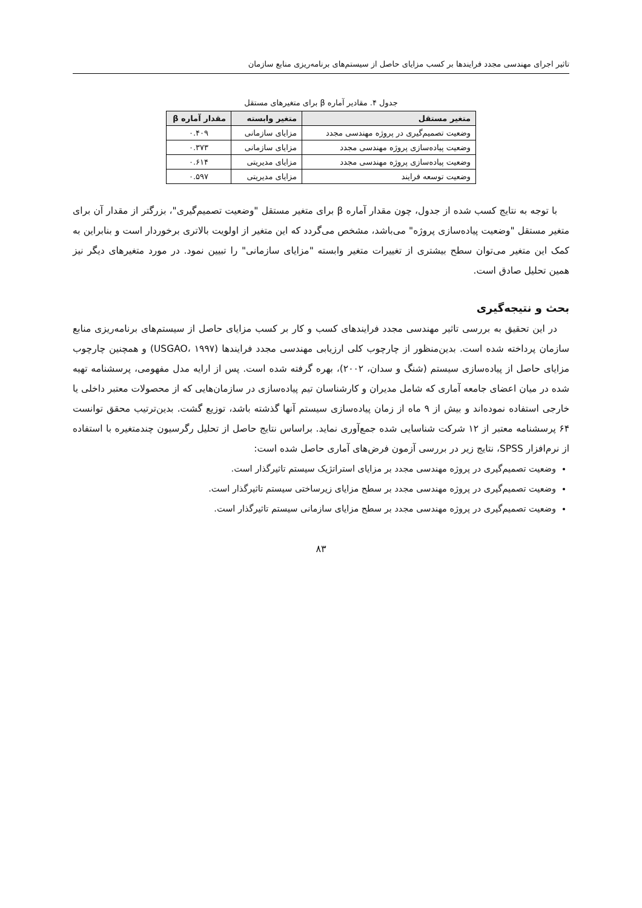تاثیر اجرای مهندسی مجدد فرایندها بر کسب مزایای حاصل از سیستم‌های برنامه‌ریزی منابع سازمان
جدول ۴. مقادیر آماره β برای متغیرهای مستقل
| متغیر مستقل | متغیر وابسته | مقدار آماره β |
| --- | --- | --- |
| وضعیت تصمیم‌گیری در پروژه مهندسی مجدد | مزایای سازمانی | ۰.۴۰۹ |
| وضعیت پیاده‌سازی پروژه مهندسی مجدد | مزایای سازمانی | ۰.۳۷۳ |
| وضعیت پیاده‌سازی پروژه مهندسی مجدد | مزایای مدیریتی | ۰.۶۱۴ |
| وضعیت توسعه فرایند | مزایای مدیریتی | ۰.۵۹۷ |
با توجه به نتایج کسب شده از جدول، چون مقدار آماره β برای متغیر مستقل "وضعیت تصمیم‌گیری"، بزرگتر از مقدار آن برای متغیر مستقل "وضعیت پیاده‌سازی پروژه" می‌باشد، مشخص می‌گردد که این متغیر از اولویت بالاتری برخوردار است و بنابراین به کمک این متغیر می‌توان سطح بیشتری از تغییرات متغیر وابسته "مزایای سازمانی" را تبیین نمود. در مورد متغیرهای دیگر نیز همین تحلیل صادق است.
بحث و نتیجه‌گیری
در این تحقیق به بررسی تاثیر مهندسی مجدد فرایندهای کسب و کار بر کسب مزایای حاصل از سیستم‌های برنامه‌ریزی منابع سازمان پرداخته شده است. بدین‌منظور از چارچوب کلی ارزیابی مهندسی مجدد فرایندها (USGAO، ۱۹۹۷) و همچنین چارچوب مزایای حاصل از پیاده‌سازی سیستم (شنگ و سدان، ۲۰۰۲)، بهره گرفته شده است. پس از ارایه مدل مفهومی، پرسشنامه تهیه شده در میان اعضای جامعه آماری که شامل مدیران و کارشناسان تیم پیاده‌سازی در سازمان‌هایی که از محصولات معتبر داخلی یا خارجی استفاده نموده‌اند و بیش از ۹ ماه از زمان پیاده‌سازی سیستم آنها گذشته باشد، توزیع گشت. بدین‌ترتیب محقق توانست ۶۴ پرسشنامه معتبر از ۱۲ شرکت شناسایی شده جمع‌آوری نماید. براساس نتایج حاصل از تحلیل رگرسیون چندمتغیره با استفاده از نرم‌افزار SPSS، نتایج زیر در بررسی آزمون فرض‌های آماری حاصل شده است:
وضعیت تصمیم‌گیری در پروژه مهندسی مجدد بر مزایای استراتژیک سیستم تاثیرگذار است.
وضعیت تصمیم‌گیری در پروژه مهندسی مجدد بر سطح مزایای زیرساختی سیستم تاثیرگذار است.
وضعیت تصمیم‌گیری در پروژه مهندسی مجدد بر سطح مزایای سازمانی سیستم تاثیرگذار است.
۸۳